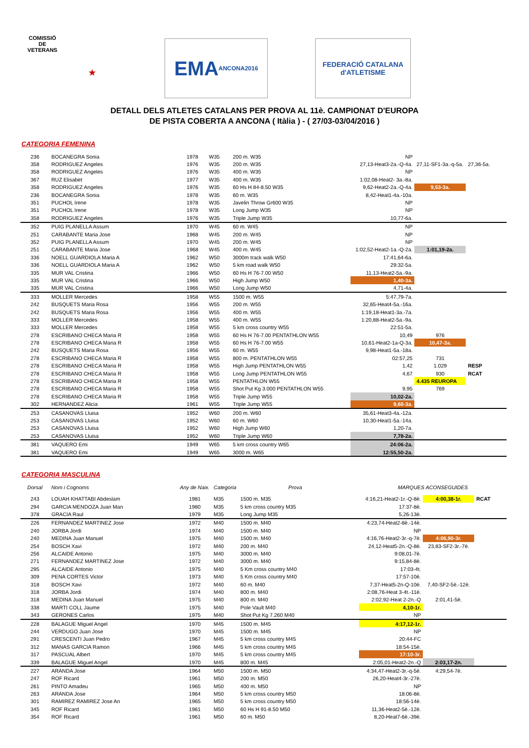COMISSIÓ
DE
VETERANS
★
EMA
ANCONA2016
FEDERACIÓ CATALANA
d'ATLETISME
DETALL DELS ATLETES CATALANS PER PROVA AL 11è. CAMPIONAT D'EUROPA
DE PISTA COBERTA A ANCONA ( Itàlia ) - ( 27/03-03/04/2016 )
CATEGORIA FEMENINA
| 236 | BOCANEGRA Sonia | 1978 | W35 | 200 m. W35 | | NP | | |
| 358 | RODRIGUEZ Angeles | 1976 | W35 | 200 m. W35 | | 27,13-Heat3-2a.-Q-4a. | 27,11-SF1-3a.-q-5a. | 27,36-5a. |
| 358 | RODRIGUEZ Angeles | 1976 | W35 | 400 m. W35 | | NP | | |
| 367 | RUZ Elisabet | 1977 | W35 | 400 m. W35 | | 1:02,08-Heat2- 3a.-8a. | | |
| 358 | RODRIGUEZ Angeles | 1976 | W35 | 60 Hs H 84-8.50 W35 | | 9,62-Heat2-2a.-Q-4a. | 9,53-3a. | |
| 236 | BOCANEGRA Sonia | 1978 | W35 | 60 m. W35 | | 8,42-Heat1-4a.-10a. | | |
| 351 | PUCHOL Irene | 1978 | W35 | Javelin Throw Gr600 W35 | | NP | | |
| 351 | PUCHOL Irene | 1978 | W35 | Long Jump W35 | | NP | | |
| 358 | RODRIGUEZ Angeles | 1976 | W35 | Triple Jump W35 | | 10,77-6a. | | |
| 352 | PUIG PLANELLA Assum | 1970 | W45 | 60 m. W45 | | NP | | |
| 251 | CARABANTE Maria Jose | 1968 | W45 | 200 m. W45 | | NP | | |
| 352 | PUIG PLANELLA Assum | 1970 | W45 | 200 m. W45 | | NP | | |
| 251 | CARABANTE Maria Jose | 1968 | W45 | 400 m. W45 | | 1:02,52-Heat2-1a.-Q-2a. | 1:01,19-2a. | |
| 336 | NOELL GUARDIOLA Maria A | 1962 | W50 | 3000m track walk W50 | | 17:41,64-6a. | | |
| 336 | NOELL GUARDIOLA Maria A | 1962 | W50 | 5 km road walk W50 | | 29:32-5a. | | |
| 335 | MUR VAL Cristina | 1966 | W50 | 60 Hs H 76-7.00 W50 | | 11,13-Heat2-5a.-9a. | | |
| 335 | MUR VAL Cristina | 1966 | W50 | High Jump W50 | | 1,40-3a. | | |
| 335 | MUR VAL Cristina | 1966 | W50 | Long Jump W50 | | 4,71-4a. | | |
| 333 | MOLLER Mercedes | 1958 | W55 | 1500 m. W55 | | 5:47,79-7a. | | |
| 242 | BUSQUETS Maria Rosa | 1956 | W55 | 200 m. W55 | | 32,65-Heat4-5a.-16a. | | |
| 242 | BUSQUETS Maria Rosa | 1956 | W55 | 400 m. W55 | | 1:19,18-Heat1-3a.-7a. | | |
| 333 | MOLLER Mercedes | 1958 | W55 | 400 m. W55 | | 1:20,88-Heat2-5a.-9a. | | |
| 333 | MOLLER Mercedes | 1958 | W55 | 5 km cross country W55 | | 22:51-5a. | | |
| 278 | ESCRIBANO CHECA Maria R | 1958 | W55 | 60 Hs H 76-7.00 PENTATHLON W55 | | 10,49 | 976 | |
| 278 | ESCRIBANO CHECA Maria R | 1958 | W55 | 60 Hs H 76-7.00 W55 | | 10,61-Heat2-1a-Q-3a. | 10,47-3a. | |
| 242 | BUSQUETS Maria Rosa | 1956 | W55 | 60 m. W55 | | 9,98-Heat1-5a.-18a. | | |
| 278 | ESCRIBANO CHECA Maria R | 1958 | W55 | 800 m. PENTATHLON W55 | | 02:57,25 | 731 | |
| 278 | ESCRIBANO CHECA Maria R | 1958 | W55 | High Jump PENTATHLON W55 | | 1,42 | 1.029 | RESP |
| 278 | ESCRIBANO CHECA Maria R | 1958 | W55 | Long Jump PENTATHLON W55 | | 4,67 | 930 | RCAT |
| 278 | ESCRIBANO CHECA Maria R | 1958 | W55 | PENTATHLON W55 | | | 4.435 REUROPA | |
| 278 | ESCRIBANO CHECA Maria R | 1958 | W55 | Shot Put Kg 3.000 PENTATHLON W55 | | 9,95 | 769 | |
| 278 | ESCRIBANO CHECA Maria R | 1958 | W55 | Triple Jump W55 | | 10,02-2a. | | |
| 302 | HERNANDEZ Alicia | 1961 | W55 | Triple Jump W55 | | 9,60-3a. | | |
| 253 | CASANOVAS Lluisa | 1952 | W60 | 200 m. W60 | | 35,61-Heat3-4a.-12a. | | |
| 253 | CASANOVAS Lluisa | 1952 | W60 | 60 m. W60 | | 10,30-Heat1-5a.-14a. | | |
| 253 | CASANOVAS Lluisa | 1952 | W60 | High Jump W60 | | 1,20-7a. | | |
| 253 | CASANOVAS Lluisa | 1952 | W60 | Triple Jump W60 | | 7,78-2a. | | |
| 381 | VAQUERO Emi | 1949 | W65 | 5 km cross country W65 | | 24:06-2a. | | |
| 381 | VAQUERO Emi | 1949 | W65 | 3000 m. W65 | | 12:55,50-2a. | | |
CATEGORIA MASCULINA
| Dorsal | Nom i Cognoms | Any de Naix. | Categoria | Prova | | MARQUES ACONSEGUIDES | | |
| 243 | LOUAH KHATTABI Abdeslam | 1981 | M35 | 1500 m. M35 | | 4:16,21-Heat2-1r.-Q-8è. | 4:00,38-1r. | RCAT |
| 294 | GARCIA MENDOZA Juan Man | 1980 | M35 | 5 km cross country M35 | | 17:37-8è. | | |
| 378 | GRACIA Raul | 1979 | M35 | Long Jump M35 | | 5,26-13è. | | |
| 226 | FERNANDEZ MARTINEZ Jose | 1972 | M40 | 1500 m. M40 | | 4:23,74-Heat2-8è.-14è. | | |
| 240 | JORBA Jordi | 1974 | M40 | 1500 m. M40 | | NP | | |
| 240 | MEDINA Juan Manuel | 1975 | M40 | 1500 m. M40 | | 4:16,76-Heat2-3r.-q-7è. | 4:06,90-3r. | |
| 254 | BOSCH Xavi | 1972 | M40 | 200 m. M40 | | 24,12-Heat5-2n.-Q-8è. | 23,83-SF2-3r.-7è. | |
| 256 | ALCAIDE Antonio | 1975 | M40 | 3000 m. M40 | | 9:08,01-7è. | | |
| 271 | FERNANDEZ MARTINEZ Jose | 1972 | M40 | 3000 m. M40 | | 9:15,84-8è. | | |
| 295 | ALCAIDE Antonio | 1975 | M40 | 5 Km cross country M40 | | 17:03-4t. | | |
| 309 | PENA CORTES Victor | 1973 | M40 | 5 Km cross country M40 | | 17:57-10è. | | |
| 318 | BOSCH Xavi | 1972 | M40 | 60 m. M40 | | 7,37-Heat5-2n-Q-10è. | 7,40-SF2-5è.-12è. | |
| 318 | JORBA Jordi | 1974 | M40 | 800 m. M40 | | 2:08,76-Heat 3-4t.-11è. | | |
| 318 | MEDINA Juan Manuel | 1975 | M40 | 800 m. M40 | | 2:02,92-Heat 2-2n.-Q | 2:01,41-5è. | |
| 338 | MARTI COLL Jaume | 1975 | M40 | Pole Vault M40 | | 4,10-1r. | | |
| 343 | GERONES Carlos | 1975 | M40 | Shot Put Kg 7.260 M40 | | NP | | |
| 228 | BALAGUE Miguel Angel | 1970 | M45 | 1500 m. M45 | | 4:17,12-1r. | | |
| 244 | VERDUGO Juan Jose | 1970 | M45 | 1500 m. M45 | | NP | | |
| 291 | CRESCENTI Juan Pedro | 1967 | M45 | 5 km cross country M45 | | 20:44-FC | | |
| 312 | MANAS GARCIA Ramon | 1966 | M45 | 5 km cross country M45 | | 18:54-15è. | | |
| 317 | PASCUAL Albert | 1970 | M45 | 5 km cross country M45 | | 17:10-3r. | | |
| 339 | BALAGUE Miguel Angel | 1970 | M45 | 800 m. M45 | | 2:05,01-Heat2-2n.-Q | 2:03,17-2n. | |
| 227 | ARANDA Jose | 1964 | M50 | 1500 m. M50 | | 4:34,47-Heat2-3r.-q-5è. | 4:29,54-7è. | |
| 247 | ROF Ricard | 1961 | M50 | 200 m. M50 | | 26,20-Heat4-3r.-27è. | | |
| 261 | PINTO Amadeu | 1965 | M50 | 400 m. M50 | | NP | | |
| 263 | ARANDA Jose | 1964 | M50 | 5 km cross country M50 | | 18:06-8è. | | |
| 301 | RAMIREZ RAMIREZ Jose An | 1965 | M50 | 5 km cross country M50 | | 18:56-14è. | | |
| 345 | ROF Ricard | 1961 | M50 | 60 Hs H 91-8.50 M50 | | 11,36-Heat2-5è.-12è. | | |
| 354 | ROF Ricard | 1961 | M50 | 60 m. M50 | | 8,20-Heat7-6è.-39è. | | |